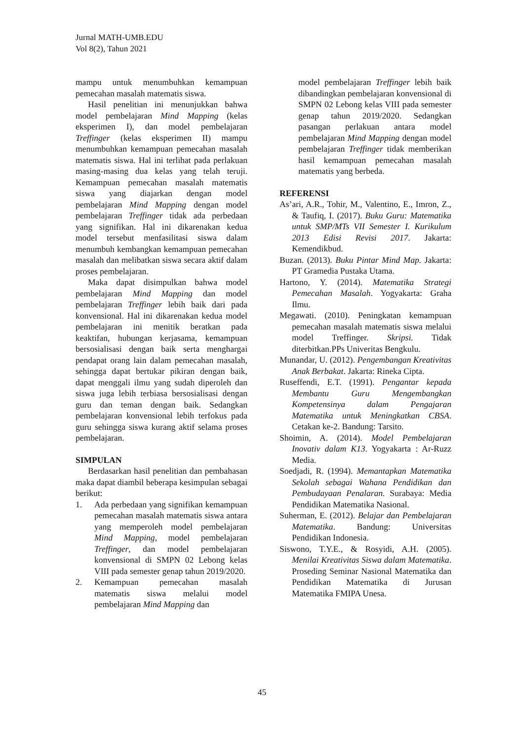Jurnal MATH-UMB.EDU
Vol 8(2), Tahun 2021
mampu untuk menumbuhkan kemampuan pemecahan masalah matematis siswa.
Hasil penelitian ini menunjukkan bahwa model pembelajaran Mind Mapping (kelas eksperimen I), dan model pembelajaran Treffinger (kelas eksperimen II) mampu menumbuhkan kemampuan pemecahan masalah matematis siswa. Hal ini terlihat pada perlakuan masing-masing dua kelas yang telah teruji. Kemampuan pemecahan masalah matematis siswa yang diajarkan dengan model pembelajaran Mind Mapping dengan model pembelajaran Treffinger tidak ada perbedaan yang signifikan. Hal ini dikarenakan kedua model tersebut menfasilitasi siswa dalam menumbuh kembangkan kemampuan pemecahan masalah dan melibatkan siswa secara aktif dalam proses pembelajaran.
Maka dapat disimpulkan bahwa model pembelajaran Mind Mapping dan model pembelajaran Treffinger lebih baik dari pada konvensional. Hal ini dikarenakan kedua model pembelajaran ini menitik beratkan pada keaktifan, hubungan kerjasama, kemampuan bersosialisasi dengan baik serta menghargai pendapat orang lain dalam pemecahan masalah, sehingga dapat bertukar pikiran dengan baik, dapat menggali ilmu yang sudah diperoleh dan siswa juga lebih terbiasa bersosialisasi dengan guru dan teman dengan baik. Sedangkan pembelajaran konvensional lebih terfokus pada guru sehingga siswa kurang aktif selama proses pembelajaran.
SIMPULAN
Berdasarkan hasil penelitian dan pembahasan maka dapat diambil beberapa kesimpulan sebagai berikut:
1. Ada perbedaan yang signifikan kemampuan pemecahan masalah matematis siswa antara yang memperoleh model pembelajaran Mind Mapping, model pembelajaran Treffinger, dan model pembelajaran konvensional di SMPN 02 Lebong kelas VIII pada semester genap tahun 2019/2020.
2. Kemampuan pemecahan masalah matematis siswa melalui model pembelajaran Mind Mapping dan
model pembelajaran Treffinger lebih baik dibandingkan pembelajaran konvensional di SMPN 02 Lebong kelas VIII pada semester genap tahun 2019/2020. Sedangkan pasangan perlakuan antara model pembelajaran Mind Mapping dengan model pembelajaran Treffinger tidak memberikan hasil kemampuan pemecahan masalah matematis yang berbeda.
REFERENSI
As’ari, A.R., Tohir, M., Valentino, E., Imron, Z., & Taufiq, I. (2017). Buku Guru: Matematika untuk SMP/MTs VII Semester I. Kurikulum 2013 Edisi Revisi 2017. Jakarta: Kemendikbud.
Buzan. (2013). Buku Pintar Mind Map. Jakarta: PT Gramedia Pustaka Utama.
Hartono, Y. (2014). Matematika Strategi Pemecahan Masalah. Yogyakarta: Graha Ilmu.
Megawati. (2010). Peningkatan kemampuan pemecahan masalah matematis siswa melalui model Treffinger. Skripsi. Tidak diterbitkan.PPs Univeritas Bengkulu.
Munandar, U. (2012). Pengembangan Kreativitas Anak Berbakat. Jakarta: Rineka Cipta.
Ruseffendi, E.T. (1991). Pengantar kepada Membantu Guru Mengembangkan Kompetensinya dalam Pengajaran Matematika untuk Meningkatkan CBSA. Cetakan ke-2. Bandung: Tarsito.
Shoimin, A. (2014). Model Pembelajaran Inovativ dalam K13. Yogyakarta : Ar-Ruzz Media.
Soedjadi, R. (1994). Memantapkan Matematika Sekolah sebagai Wahana Pendidikan dan Pembudayaan Penalaran. Surabaya: Media Pendidikan Matematika Nasional.
Suherman, E. (2012). Belajar dan Pembelajaran Matematika. Bandung: Universitas Pendidikan Indonesia.
Siswono, T.Y.E., & Rosyidi, A.H. (2005). Menilai Kreativitas Siswa dalam Matematika. Proseding Seminar Nasional Matematika dan Pendidikan Matematika di Jurusan Matematika FMIPA Unesa.
45